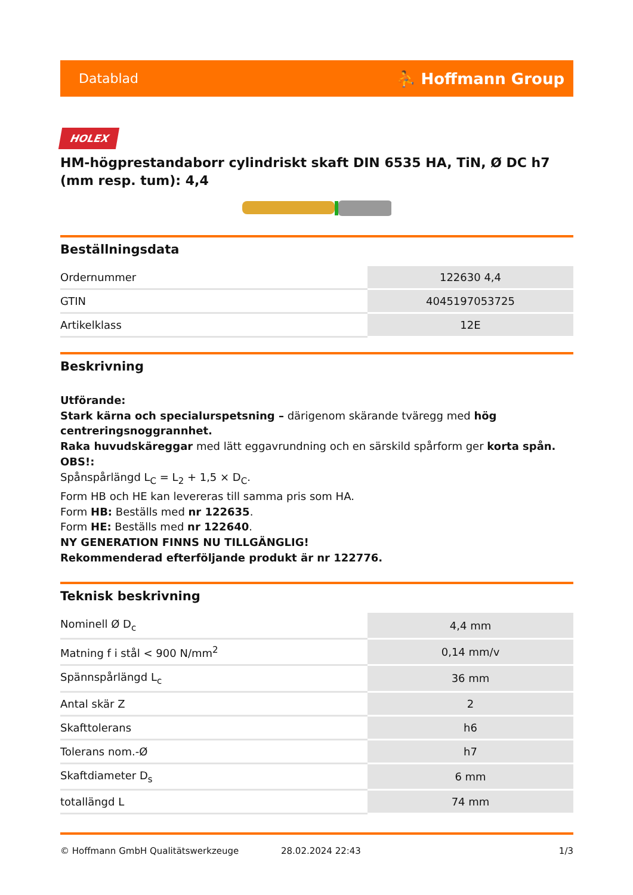Datablad ⛹ Hoffmann Group
HOLEX
HM-högprestandaborr cylindriskt skaft DIN 6535 HA, TiN, Ø DC h7 (mm resp. tum): 4,4
Beställningsdata
| Ordernummer | 122630 4,4 |
| GTIN | 4045197053725 |
| Artikelklass | 12E |
Beskrivning
Utförande:
Stark kärna och specialurspetsning – därigenom skärande tväregg med hög centreringsnoggrannhet.
Raka huvudskäreggar med lätt eggavrundning och en särskild spårform ger korta spån.
OBS!:
Spånspårlängd L<sub>C</sub> = L<sub>2</sub> + 1,5 × D<sub>C</sub>.
Form HB och HE kan levereras till samma pris som HA.
Form HB: Beställs med nr 122635.
Form HE: Beställs med nr 122640.
NY GENERATION FINNS NU TILLGÄNGLIG!
Rekommenderad efterföljande produkt är nr 122776.
Teknisk beskrivning
| Nominell Ø D<sub>c</sub> | 4,4 mm |
| Matning f i stål < 900 N/mm<sup>2</sup> | 0,14 mm/v |
| Spännspårlängd L<sub>c</sub> | 36 mm |
| Antal skär Z | 2 |
| Skafttolerans | h6 |
| Tolerans nom.-Ø | h7 |
| Skaftdiameter D<sub>s</sub> | 6 mm |
| totallängd L | 74 mm |
© Hoffmann GmbH Qualitätswerkzeuge 28.02.2024 22:43 1/3